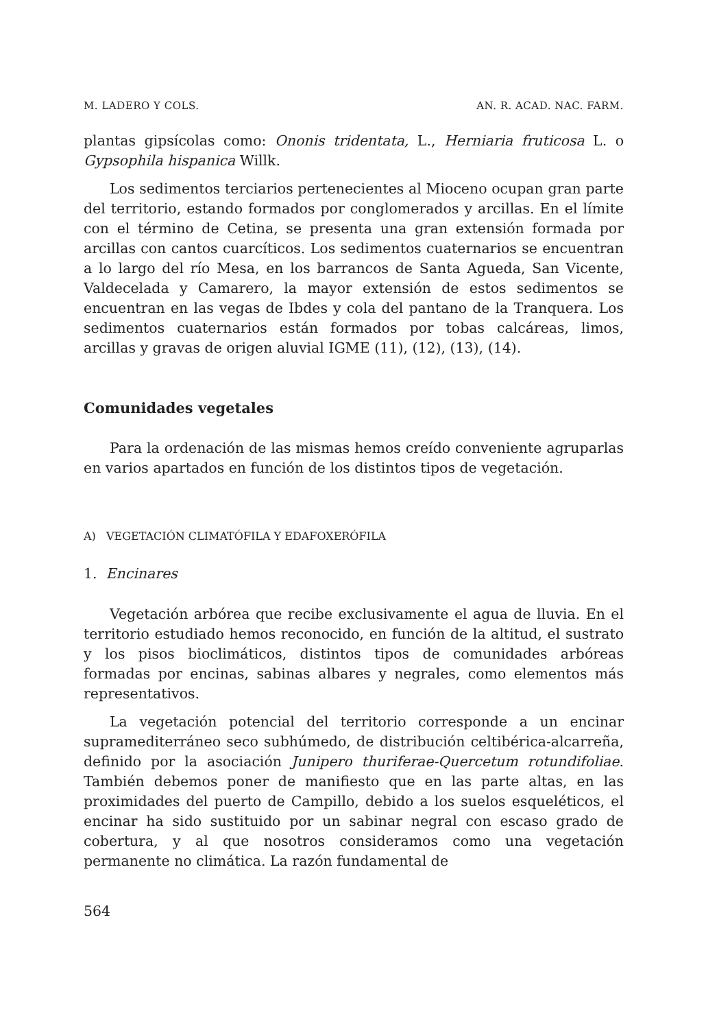M. LADERO Y COLS. AN. R. ACAD. NAC. FARM.
plantas gipsícolas como: Ononis tridentata, L., Herniaria fruticosa L. o Gypsophila hispanica Willk.
Los sedimentos terciarios pertenecientes al Mioceno ocupan gran parte del territorio, estando formados por conglomerados y arcillas. En el límite con el término de Cetina, se presenta una gran extensión formada por arcillas con cantos cuarcíticos. Los sedimentos cuaternarios se encuentran a lo largo del río Mesa, en los barrancos de Santa Agueda, San Vicente, Valdecelada y Camarero, la mayor extensión de estos sedimentos se encuentran en las vegas de Ibdes y cola del pantano de la Tranquera. Los sedimentos cuaternarios están formados por tobas calcáreas, limos, arcillas y gravas de origen aluvial IGME (11), (12), (13), (14).
Comunidades vegetales
Para la ordenación de las mismas hemos creído conveniente agruparlas en varios apartados en función de los distintos tipos de vegetación.
A) VEGETACIÓN CLIMATÓFILA Y EDAFOXERÓFILA
1. Encinares
Vegetación arbórea que recibe exclusivamente el agua de lluvia. En el territorio estudiado hemos reconocido, en función de la altitud, el sustrato y los pisos bioclimáticos, distintos tipos de comunidades arbóreas formadas por encinas, sabinas albares y negrales, como elementos más representativos.
La vegetación potencial del territorio corresponde a un encinar supramediterráneo seco subhúmedo, de distribución celtibérica-alcarreña, definido por la asociación Junipero thuriferae-Quercetum rotundifoliae. También debemos poner de manifiesto que en las parte altas, en las proximidades del puerto de Campillo, debido a los suelos esqueléticos, el encinar ha sido sustituido por un sabinar negral con escaso grado de cobertura, y al que nosotros consideramos como una vegetación permanente no climática. La razón fundamental de
564